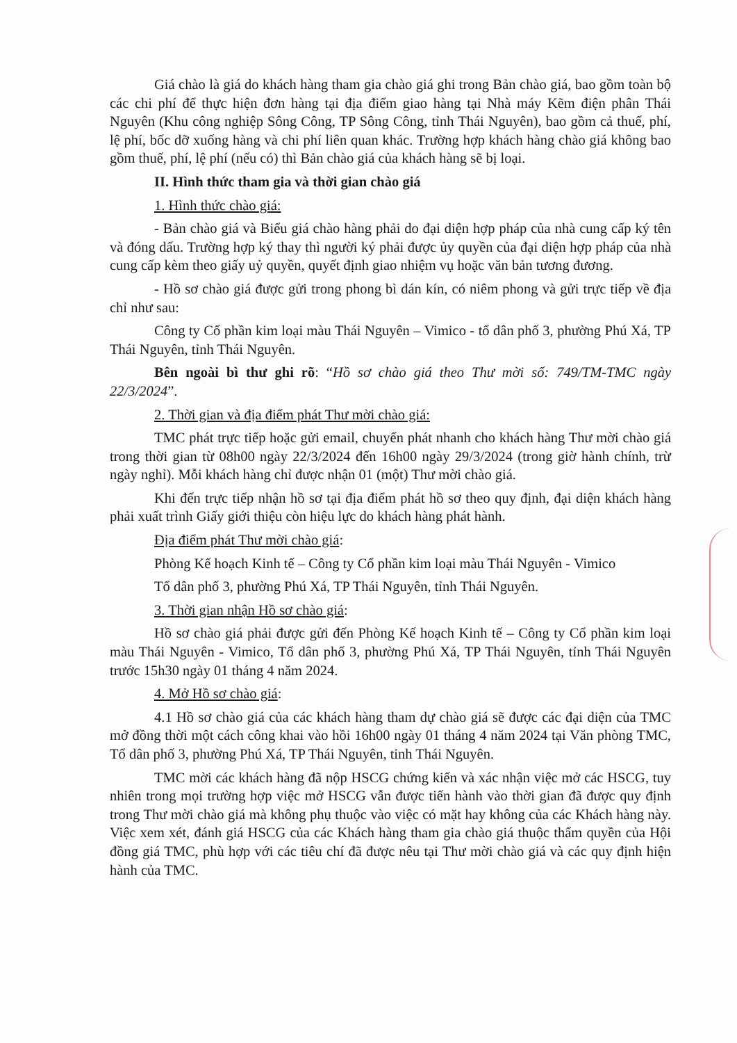Giá chào là giá do khách hàng tham gia chào giá ghi trong Bản chào giá, bao gồm toàn bộ các chi phí để thực hiện đơn hàng tại địa điểm giao hàng tại Nhà máy Kẽm điện phân Thái Nguyên (Khu công nghiệp Sông Công, TP Sông Công, tỉnh Thái Nguyên), bao gồm cả thuế, phí, lệ phí, bốc dỡ xuống hàng và chi phí liên quan khác. Trường hợp khách hàng chào giá không bao gồm thuế, phí, lệ phí (nếu có) thì Bản chào giá của khách hàng sẽ bị loại.
II. Hình thức tham gia và thời gian chào giá
1. Hình thức chào giá:
- Bản chào giá và Biểu giá chào hàng phải do đại diện hợp pháp của nhà cung cấp ký tên và đóng dấu. Trường hợp ký thay thì người ký phải được ủy quyền của đại diện hợp pháp của nhà cung cấp kèm theo giấy uỷ quyền, quyết định giao nhiệm vụ hoặc văn bản tương đương.
- Hồ sơ chào giá được gửi trong phong bì dán kín, có niêm phong và gửi trực tiếp về địa chỉ như sau:
Công ty Cổ phần kim loại màu Thái Nguyên – Vimico - tổ dân phố 3, phường Phú Xá, TP Thái Nguyên, tỉnh Thái Nguyên.
Bên ngoài bì thư ghi rõ: “Hồ sơ chào giá theo Thư mời số: 749/TM-TMC ngày 22/3/2024”.
2. Thời gian và địa điểm phát Thư mời chào giá:
TMC phát trực tiếp hoặc gửi email, chuyển phát nhanh cho khách hàng Thư mời chào giá trong thời gian từ 08h00 ngày 22/3/2024 đến 16h00 ngày 29/3/2024 (trong giờ hành chính, trừ ngày nghỉ). Mỗi khách hàng chỉ được nhận 01 (một) Thư mời chào giá.
Khi đến trực tiếp nhận hồ sơ tại địa điểm phát hồ sơ theo quy định, đại diện khách hàng phải xuất trình Giấy giới thiệu còn hiệu lực do khách hàng phát hành.
Địa điểm phát Thư mời chào giá:
Phòng Kế hoạch Kinh tế – Công ty Cổ phần kim loại màu Thái Nguyên - Vimico
Tổ dân phố 3, phường Phú Xá, TP Thái Nguyên, tỉnh Thái Nguyên.
3. Thời gian nhận Hồ sơ chào giá:
Hồ sơ chào giá phải được gửi đến Phòng Kế hoạch Kinh tế – Công ty Cổ phần kim loại màu Thái Nguyên - Vimico, Tổ dân phố 3, phường Phú Xá, TP Thái Nguyên, tỉnh Thái Nguyên trước 15h30 ngày 01 tháng 4 năm 2024.
4. Mở Hồ sơ chào giá:
4.1 Hồ sơ chào giá của các khách hàng tham dự chào giá sẽ được các đại diện của TMC mở đồng thời một cách công khai vào hồi 16h00 ngày 01 tháng 4 năm 2024 tại Văn phòng TMC, Tổ dân phố 3, phường Phú Xá, TP Thái Nguyên, tỉnh Thái Nguyên.
TMC mời các khách hàng đã nộp HSCG chứng kiến và xác nhận việc mở các HSCG, tuy nhiên trong mọi trường hợp việc mở HSCG vẫn được tiến hành vào thời gian đã được quy định trong Thư mời chào giá mà không phụ thuộc vào việc có mặt hay không của các Khách hàng này. Việc xem xét, đánh giá HSCG của các Khách hàng tham gia chào giá thuộc thẩm quyền của Hội đồng giá TMC, phù hợp với các tiêu chí đã được nêu tại Thư mời chào giá và các quy định hiện hành của TMC.